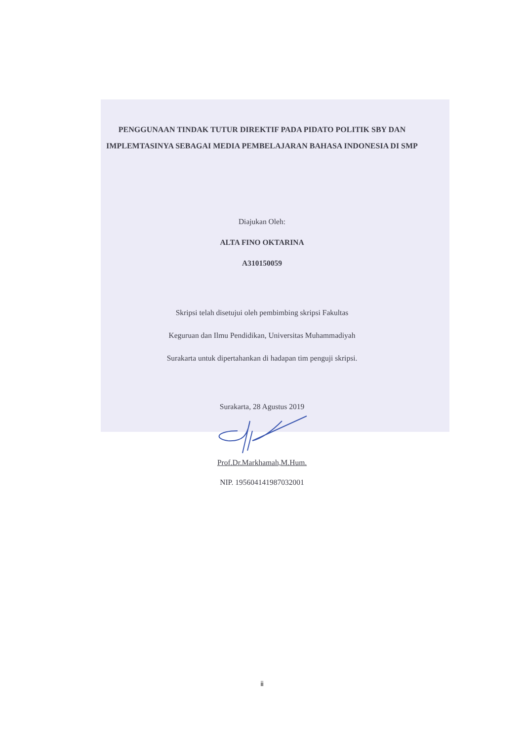PENGGUNAAN TINDAK TUTUR DIREKTIF PADA PIDATO POLITIK SBY DAN IMPLEMTASINYA SEBAGAI MEDIA PEMBELAJARAN BAHASA INDONESIA DI SMP
Diajukan Oleh:
ALTA FINO OKTARINA
A310150059
Skripsi telah disetujui oleh pembimbing skripsi Fakultas
Keguruan dan Ilmu Pendidikan, Universitas Muhammadiyah
Surakarta untuk dipertahankan di hadapan tim penguji skripsi.
Surakarta, 28 Agustus 2019
Prof.Dr.Markhamah,M.Hum.
NIP. 195604141987032001
ii